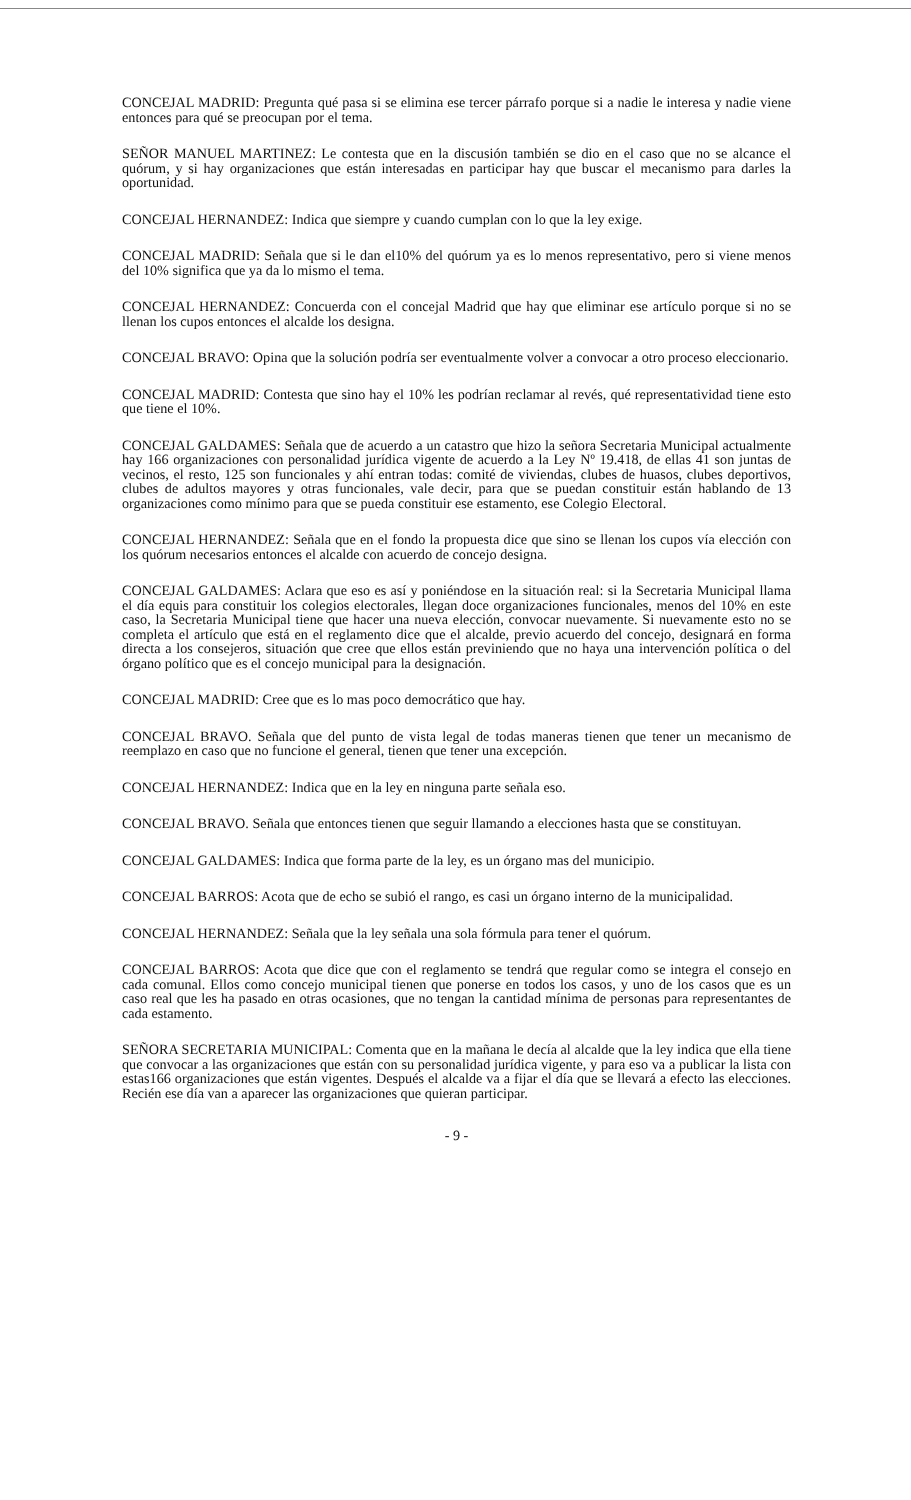CONCEJAL MADRID: Pregunta qué pasa si se elimina ese tercer párrafo porque si a nadie le interesa y nadie viene entonces para qué se preocupan por el tema.
SEÑOR MANUEL MARTINEZ: Le contesta que en la discusión también se dio en el caso que no se alcance el quórum, y si hay organizaciones que están interesadas en participar hay que buscar el mecanismo para darles la oportunidad.
CONCEJAL HERNANDEZ: Indica que siempre y cuando cumplan con lo que la ley exige.
CONCEJAL MADRID: Señala que si le dan el10% del quórum ya es lo menos representativo, pero si viene menos del 10% significa que ya da lo mismo el tema.
CONCEJAL HERNANDEZ: Concuerda con el concejal Madrid que hay que eliminar ese artículo porque si no se llenan los cupos entonces el alcalde los designa.
CONCEJAL BRAVO: Opina que la solución podría ser eventualmente volver a convocar a otro proceso eleccionario.
CONCEJAL MADRID: Contesta que sino hay el 10% les podrían reclamar al revés, qué representatividad tiene esto que tiene el 10%.
CONCEJAL GALDAMES: Señala que de acuerdo a un catastro que hizo la señora Secretaria Municipal actualmente hay 166 organizaciones con personalidad jurídica vigente de acuerdo a la Ley Nº 19.418, de ellas 41 son juntas de vecinos, el resto, 125 son funcionales y ahí entran todas: comité de viviendas, clubes de huasos, clubes deportivos, clubes de adultos mayores y otras funcionales, vale decir, para que se puedan constituir están hablando de 13 organizaciones como mínimo para que se pueda constituir ese estamento, ese Colegio Electoral.
CONCEJAL HERNANDEZ: Señala que en el fondo la propuesta dice que sino se llenan los cupos vía elección con los quórum necesarios entonces el alcalde con acuerdo de concejo designa.
CONCEJAL GALDAMES: Aclara que eso es así y poniéndose en la situación real: si la Secretaria Municipal llama el día equis para constituir los colegios electorales, llegan doce organizaciones funcionales, menos del 10% en este caso, la Secretaria Municipal tiene que hacer una nueva elección, convocar nuevamente. Si nuevamente esto no se completa el artículo que está en el reglamento dice que el alcalde, previo acuerdo del concejo, designará en forma directa a los consejeros, situación que cree que ellos están previniendo que no haya una intervención política o del órgano político que es el concejo municipal para la designación.
CONCEJAL MADRID: Cree que es lo mas poco democrático que hay.
CONCEJAL BRAVO. Señala que del punto de vista legal de todas maneras tienen que tener un mecanismo de reemplazo en caso que no funcione el general, tienen que tener una excepción.
CONCEJAL HERNANDEZ: Indica que en la ley en ninguna parte señala eso.
CONCEJAL BRAVO. Señala que entonces tienen que seguir llamando a elecciones hasta que se constituyan.
CONCEJAL GALDAMES: Indica que forma parte de la ley, es un órgano mas del municipio.
CONCEJAL BARROS: Acota que de echo se subió el rango, es casi un órgano interno de la municipalidad.
CONCEJAL HERNANDEZ: Señala que la ley señala una sola fórmula para tener el quórum.
CONCEJAL BARROS: Acota que dice que con el reglamento se tendrá que regular como se integra el consejo en cada comunal. Ellos como concejo municipal tienen que ponerse en todos los casos, y uno de los casos que es un caso real que les ha pasado en otras ocasiones, que no tengan la cantidad mínima de personas para representantes de cada estamento.
SEÑORA SECRETARIA MUNICIPAL: Comenta que en la mañana le decía al alcalde que la ley indica que ella tiene que convocar a las organizaciones que están con su personalidad jurídica vigente, y para eso va a publicar la lista con estas166 organizaciones que están vigentes. Después el alcalde va a fijar el día que se llevará a efecto las elecciones. Recién ese día van a aparecer las organizaciones que quieran participar.
- 9 -